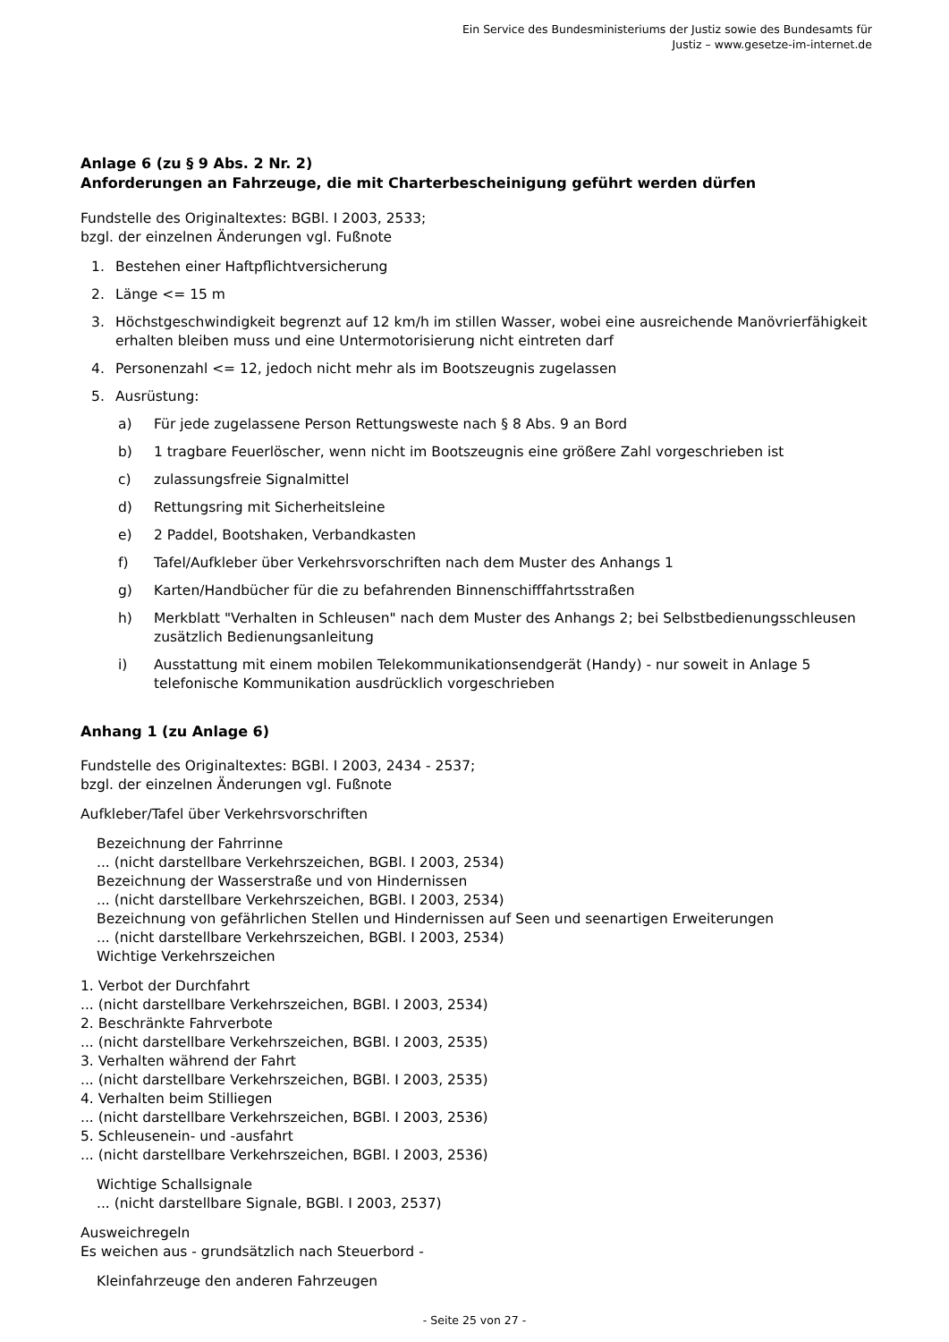Ein Service des Bundesministeriums der Justiz sowie des Bundesamts für
Justiz – www.gesetze-im-internet.de
Anlage 6 (zu § 9 Abs. 2 Nr. 2)
Anforderungen an Fahrzeuge, die mit Charterbescheinigung geführt werden dürfen
Fundstelle des Originaltextes: BGBl. I 2003, 2533;
bzgl. der einzelnen Änderungen vgl. Fußnote
1. Bestehen einer Haftpflichtversicherung
2. Länge <= 15 m
3. Höchstgeschwindigkeit begrenzt auf 12 km/h im stillen Wasser, wobei eine ausreichende Manövrierfähigkeit erhalten bleiben muss und eine Untermotorisierung nicht eintreten darf
4. Personenzahl <= 12, jedoch nicht mehr als im Bootszeugnis zugelassen
5. Ausrüstung:
a) Für jede zugelassene Person Rettungsweste nach § 8 Abs. 9 an Bord
b) 1 tragbare Feuerlöscher, wenn nicht im Bootszeugnis eine größere Zahl vorgeschrieben ist
c) zulassungsfreie Signalmittel
d) Rettungsring mit Sicherheitsleine
e) 2 Paddel, Bootshaken, Verbandkasten
f) Tafel/Aufkleber über Verkehrsvorschriften nach dem Muster des Anhangs 1
g) Karten/Handbücher für die zu befahrenden Binnenschifffahrtsstraßen
h) Merkblatt "Verhalten in Schleusen" nach dem Muster des Anhangs 2; bei Selbstbedienungsschleusen zusätzlich Bedienungsanleitung
i) Ausstattung mit einem mobilen Telekommunikationsendgerät (Handy) - nur soweit in Anlage 5 telefonische Kommunikation ausdrücklich vorgeschrieben
Anhang 1 (zu Anlage 6)
Fundstelle des Originaltextes: BGBl. I 2003, 2434 - 2537;
bzgl. der einzelnen Änderungen vgl. Fußnote
Aufkleber/Tafel über Verkehrsvorschriften
Bezeichnung der Fahrrinne
... (nicht darstellbare Verkehrszeichen, BGBl. I 2003, 2534)
Bezeichnung der Wasserstraße und von Hindernissen
... (nicht darstellbare Verkehrszeichen, BGBl. I 2003, 2534)
Bezeichnung von gefährlichen Stellen und Hindernissen auf Seen und seenartigen Erweiterungen
... (nicht darstellbare Verkehrszeichen, BGBl. I 2003, 2534)
Wichtige Verkehrszeichen
1. Verbot der Durchfahrt
... (nicht darstellbare Verkehrszeichen, BGBl. I 2003, 2534)
2. Beschränkte Fahrverbote
... (nicht darstellbare Verkehrszeichen, BGBl. I 2003, 2535)
3. Verhalten während der Fahrt
... (nicht darstellbare Verkehrszeichen, BGBl. I 2003, 2535)
4. Verhalten beim Stilliegen
... (nicht darstellbare Verkehrszeichen, BGBl. I 2003, 2536)
5. Schleusenein- und -ausfahrt
... (nicht darstellbare Verkehrszeichen, BGBl. I 2003, 2536)
Wichtige Schallsignale
... (nicht darstellbare Signale, BGBl. I 2003, 2537)
Ausweichregeln
Es weichen aus - grundsätzlich nach Steuerbord -
Kleinfahrzeuge den anderen Fahrzeugen
- Seite 25 von 27 -